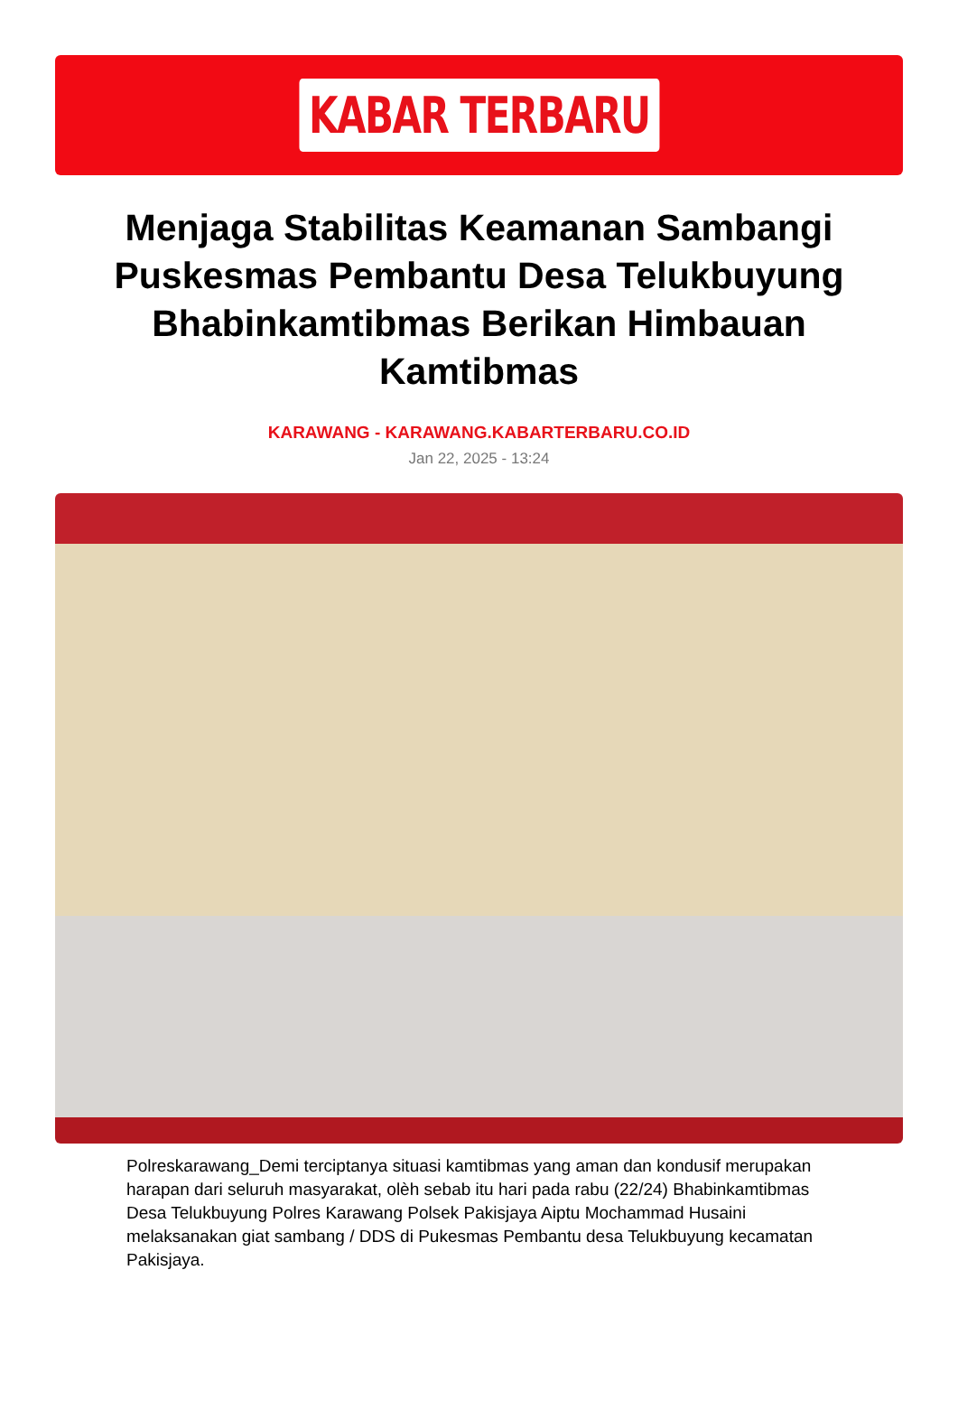KABAR TERBARU
Menjaga Stabilitas Keamanan Sambangi Puskesmas Pembantu Desa Telukbuyung Bhabinkamtibmas Berikan Himbauan Kamtibmas
KARAWANG - KARAWANG.KABARTERBARU.CO.ID
Jan 22, 2025 - 13:24
Polreskarawang_Demi terciptanya situasi kamtibmas yang aman dan kondusif merupakan harapan dari seluruh masyarakat, olèh sebab itu hari pada rabu (22/24) Bhabinkamtibmas Desa Telukbuyung Polres Karawang Polsek Pakisjaya Aiptu Mochammad Husaini melaksanakan giat sambang / DDS di Pukesmas Pembantu desa Telukbuyung kecamatan Pakisjaya.